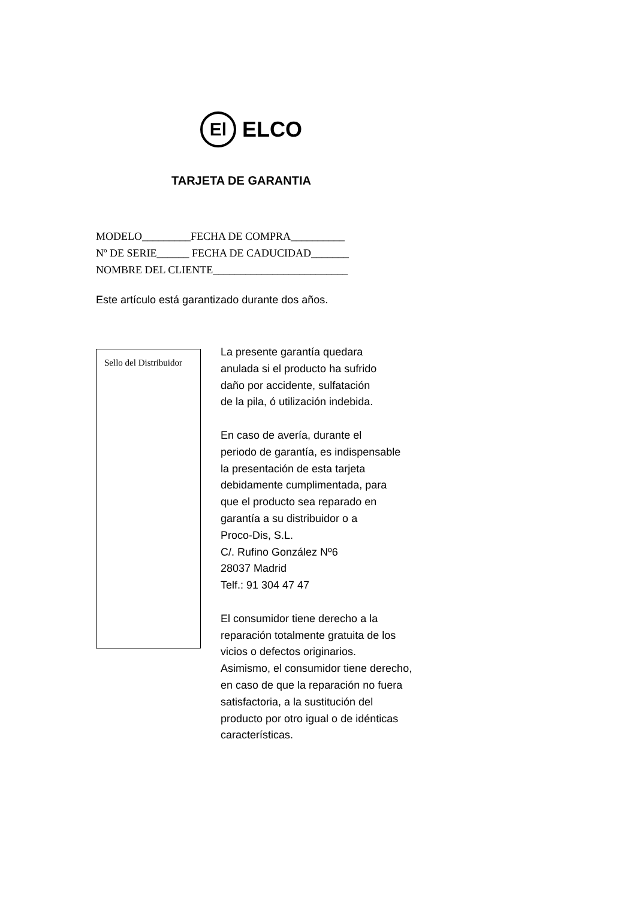El
ELCO
TARJETA DE GARANTIA
MODELO_________FECHA DE COMPRA__________
Nº DE SERIE______ FECHA DE CADUCIDAD_______
NOMBRE DEL CLIENTE_________________________
Este artículo está garantizado durante dos años.
Sello del Distribuidor
La presente garantía quedara
anulada si el producto ha sufrido
daño por accidente, sulfatación
de la pila, ó utilización indebida.
En caso de avería, durante el
periodo de garantía, es indispensable
la presentación de esta tarjeta
debidamente cumplimentada, para
que el producto sea reparado en
garantía a su distribuidor o a
Proco-Dis, S.L.
C/. Rufino González Nº6
28037 Madrid
Telf.: 91 304 47 47
El consumidor tiene derecho a la
reparación totalmente gratuita de los
vicios o defectos originarios.
Asimismo, el consumidor tiene derecho,
en caso de que la reparación no fuera
satisfactoria, a la sustitución del
producto por otro igual o de idénticas
características.